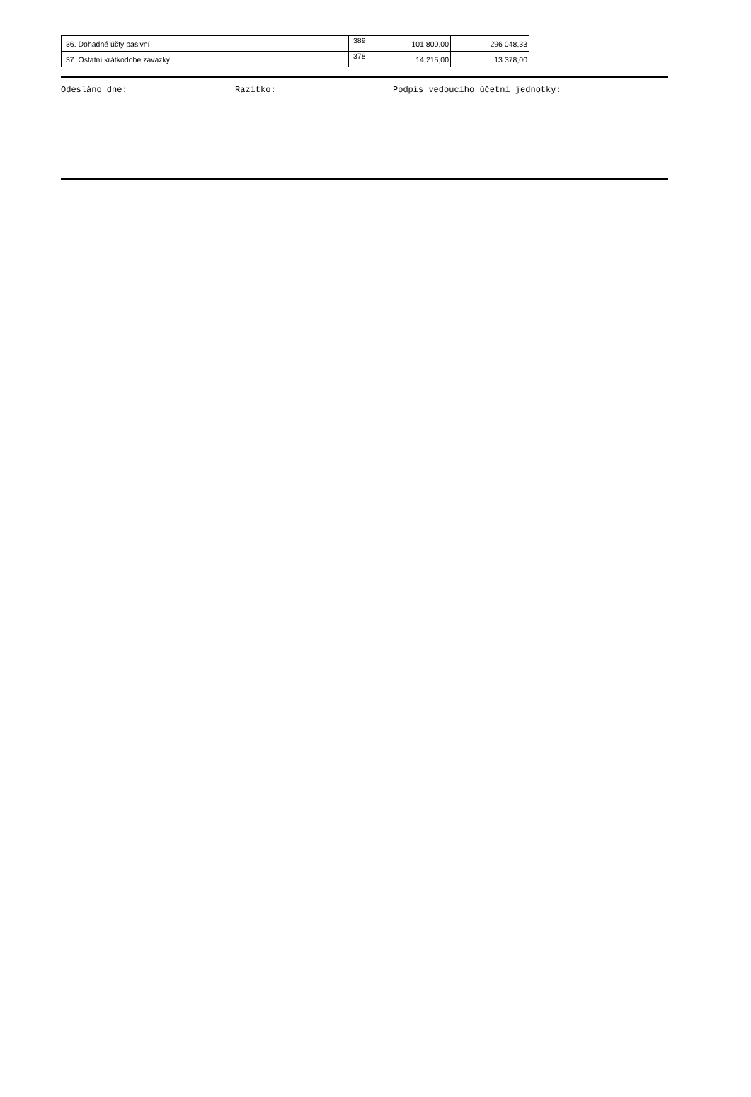| 36. Dohadné účty pasivní | 389 | 101 800,00 | 296 048,33 |
| 37. Ostatní krátkodobé závazky | 378 | 14 215,00 | 13 378,00 |
Odesláno dne: Razítko: Podpis vedoucího účetní jednotky: